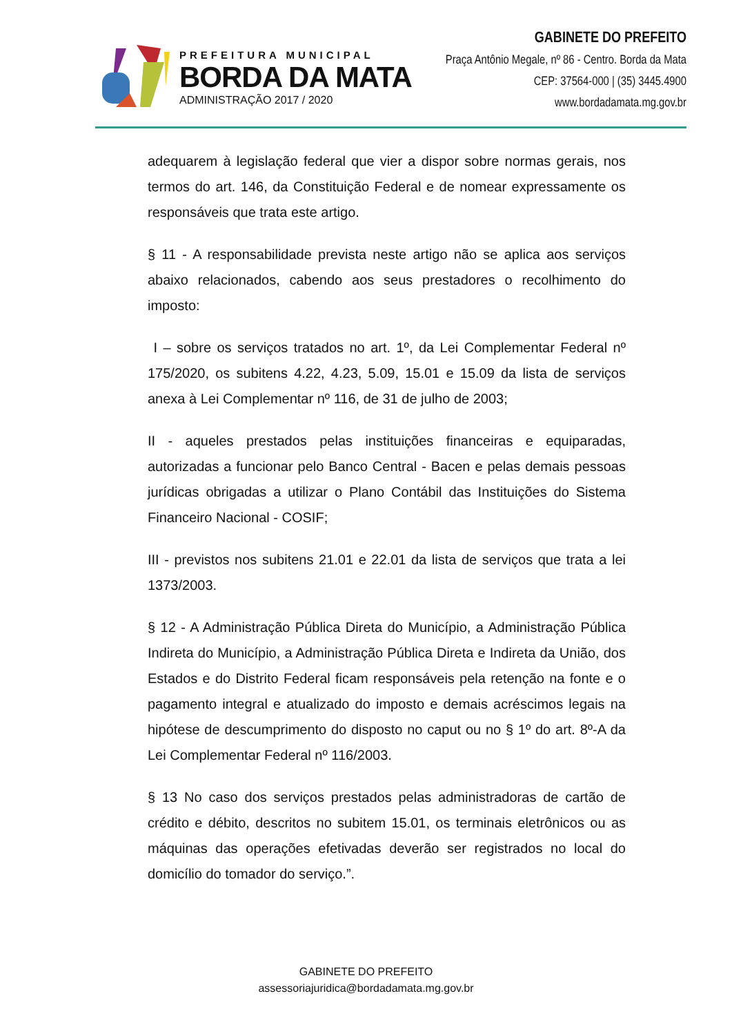PREFEITURA MUNICIPAL
BORDA DA MATA
ADMINISTRAÇÃO 2017 / 2020
GABINETE DO PREFEITO
Praça Antônio Megale, nº 86 - Centro. Borda da Mata
CEP: 37564-000 | (35) 3445.4900
www.bordadamata.mg.gov.br
adequarem à legislação federal que vier a dispor sobre normas gerais, nos termos do art. 146, da Constituição Federal e de nomear expressamente os responsáveis que trata este artigo.
§ 11 - A responsabilidade prevista neste artigo não se aplica aos serviços abaixo relacionados, cabendo aos seus prestadores o recolhimento do imposto:
I – sobre os serviços tratados no art. 1º, da Lei Complementar Federal nº 175/2020, os subitens 4.22, 4.23, 5.09, 15.01 e 15.09 da lista de serviços anexa à Lei Complementar nº 116, de 31 de julho de 2003;
II - aqueles prestados pelas instituições financeiras e equiparadas, autorizadas a funcionar pelo Banco Central - Bacen e pelas demais pessoas jurídicas obrigadas a utilizar o Plano Contábil das Instituições do Sistema Financeiro Nacional - COSIF;
III - previstos nos subitens 21.01 e 22.01 da lista de serviços que trata a lei 1373/2003.
§ 12 - A Administração Pública Direta do Município, a Administração Pública Indireta do Município, a Administração Pública Direta e Indireta da União, dos Estados e do Distrito Federal ficam responsáveis pela retenção na fonte e o pagamento integral e atualizado do imposto e demais acréscimos legais na hipótese de descumprimento do disposto no caput ou no § 1º do art. 8º-A da Lei Complementar Federal nº 116/2003.
§ 13 No caso dos serviços prestados pelas administradoras de cartão de crédito e débito, descritos no subitem 15.01, os terminais eletrônicos ou as máquinas das operações efetivadas deverão ser registrados no local do domicílio do tomador do serviço.”.
GABINETE DO PREFEITO
assessoriajuridica@bordadamata.mg.gov.br